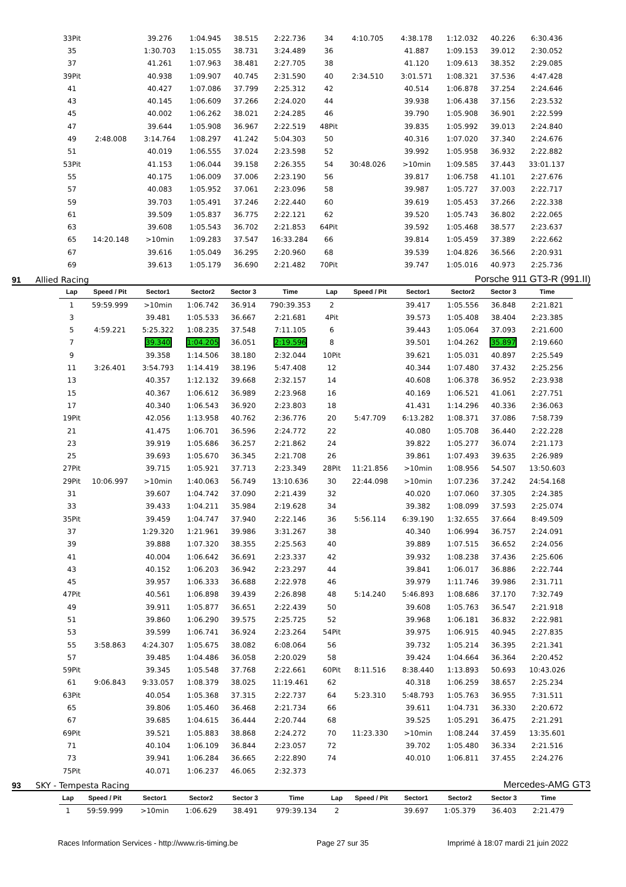| 33Pit | | 39.276 | 1:04.945 | 38.515 | 2:22.736 | 34 | 4:10.705 | 4:38.178 | 1:12.032 | 40.226 | 6:30.436 |
| 35 | | 1:30.703 | 1:15.055 | 38.731 | 3:24.489 | 36 | | 41.887 | 1:09.153 | 39.012 | 2:30.052 |
| 37 | | 41.261 | 1:07.963 | 38.481 | 2:27.705 | 38 | | 41.120 | 1:09.613 | 38.352 | 2:29.085 |
| 39Pit | | 40.938 | 1:09.907 | 40.745 | 2:31.590 | 40 | 2:34.510 | 3:01.571 | 1:08.321 | 37.536 | 4:47.428 |
| 41 | | 40.427 | 1:07.086 | 37.799 | 2:25.312 | 42 | | 40.514 | 1:06.878 | 37.254 | 2:24.646 |
| 43 | | 40.145 | 1:06.609 | 37.266 | 2:24.020 | 44 | | 39.938 | 1:06.438 | 37.156 | 2:23.532 |
| 45 | | 40.002 | 1:06.262 | 38.021 | 2:24.285 | 46 | | 39.790 | 1:05.908 | 36.901 | 2:22.599 |
| 47 | | 39.644 | 1:05.908 | 36.967 | 2:22.519 | 48Pit | | 39.835 | 1:05.992 | 39.013 | 2:24.840 |
| 49 | 2:48.008 | 3:14.764 | 1:08.297 | 41.242 | 5:04.303 | 50 | | 40.316 | 1:07.020 | 37.340 | 2:24.676 |
| 51 | | 40.019 | 1:06.555 | 37.024 | 2:23.598 | 52 | | 39.992 | 1:05.958 | 36.932 | 2:22.882 |
| 53Pit | | 41.153 | 1:06.044 | 39.158 | 2:26.355 | 54 | 30:48.026 | >10min | 1:09.585 | 37.443 | 33:01.137 |
| 55 | | 40.175 | 1:06.009 | 37.006 | 2:23.190 | 56 | | 39.817 | 1:06.758 | 41.101 | 2:27.676 |
| 57 | | 40.083 | 1:05.952 | 37.061 | 2:23.096 | 58 | | 39.987 | 1:05.727 | 37.003 | 2:22.717 |
| 59 | | 39.703 | 1:05.491 | 37.246 | 2:22.440 | 60 | | 39.619 | 1:05.453 | 37.266 | 2:22.338 |
| 61 | | 39.509 | 1:05.837 | 36.775 | 2:22.121 | 62 | | 39.520 | 1:05.743 | 36.802 | 2:22.065 |
| 63 | | 39.608 | 1:05.543 | 36.702 | 2:21.853 | 64Pit | | 39.592 | 1:05.468 | 38.577 | 2:23.637 |
| 65 | 14:20.148 | >10min | 1:09.283 | 37.547 | 16:33.284 | 66 | | 39.814 | 1:05.459 | 37.389 | 2:22.662 |
| 67 | | 39.616 | 1:05.049 | 36.295 | 2:20.960 | 68 | | 39.539 | 1:04.826 | 36.566 | 2:20.931 |
| 69 | | 39.613 | 1:05.179 | 36.690 | 2:21.482 | 70Pit | | 39.747 | 1:05.016 | 40.973 | 2:25.736 |
91 Allied Racing Porsche 911 GT3-R (991.II)
| Lap | Speed / Pit | Sector1 | Sector2 | Sector 3 | Time | Lap | Speed / Pit | Sector1 | Sector2 | Sector 3 | Time |
| --- | --- | --- | --- | --- | --- | --- | --- | --- | --- | --- | --- |
| 1 | 59:59.999 | >10min | 1:06.742 | 36.914 | 790:39.353 | 2 | | 39.417 | 1:05.556 | 36.848 | 2:21.821 |
| 3 | | 39.481 | 1:05.533 | 36.667 | 2:21.681 | 4Pit | | 39.573 | 1:05.408 | 38.404 | 2:23.385 |
| 5 | 4:59.221 | 5:25.322 | 1:08.235 | 37.548 | 7:11.105 | 6 | | 39.443 | 1:05.064 | 37.093 | 2:21.600 |
| 7 | | 39.340 | 1:04.205 | 36.051 | 2:19.596 | 8 | | 39.501 | 1:04.262 | 35.897 | 2:19.660 |
| 9 | | 39.358 | 1:14.506 | 38.180 | 2:32.044 | 10Pit | | 39.621 | 1:05.031 | 40.897 | 2:25.549 |
| 11 | 3:26.401 | 3:54.793 | 1:14.419 | 38.196 | 5:47.408 | 12 | | 40.344 | 1:07.480 | 37.432 | 2:25.256 |
| 13 | | 40.357 | 1:12.132 | 39.668 | 2:32.157 | 14 | | 40.608 | 1:06.378 | 36.952 | 2:23.938 |
| 15 | | 40.367 | 1:06.612 | 36.989 | 2:23.968 | 16 | | 40.169 | 1:06.521 | 41.061 | 2:27.751 |
| 17 | | 40.340 | 1:06.543 | 36.920 | 2:23.803 | 18 | | 41.431 | 1:14.296 | 40.336 | 2:36.063 |
| 19Pit | | 42.056 | 1:13.958 | 40.762 | 2:36.776 | 20 | 5:47.709 | 6:13.282 | 1:08.371 | 37.086 | 7:58.739 |
| 21 | | 41.475 | 1:06.701 | 36.596 | 2:24.772 | 22 | | 40.080 | 1:05.708 | 36.440 | 2:22.228 |
| 23 | | 39.919 | 1:05.686 | 36.257 | 2:21.862 | 24 | | 39.822 | 1:05.277 | 36.074 | 2:21.173 |
| 25 | | 39.693 | 1:05.670 | 36.345 | 2:21.708 | 26 | | 39.861 | 1:07.493 | 39.635 | 2:26.989 |
| 27Pit | | 39.715 | 1:05.921 | 37.713 | 2:23.349 | 28Pit | 11:21.856 | >10min | 1:08.956 | 54.507 | 13:50.603 |
| 29Pit | 10:06.997 | >10min | 1:40.063 | 56.749 | 13:10.636 | 30 | 22:44.098 | >10min | 1:07.236 | 37.242 | 24:54.168 |
| 31 | | 39.607 | 1:04.742 | 37.090 | 2:21.439 | 32 | | 40.020 | 1:07.060 | 37.305 | 2:24.385 |
| 33 | | 39.433 | 1:04.211 | 35.984 | 2:19.628 | 34 | | 39.382 | 1:08.099 | 37.593 | 2:25.074 |
| 35Pit | | 39.459 | 1:04.747 | 37.940 | 2:22.146 | 36 | 5:56.114 | 6:39.190 | 1:32.655 | 37.664 | 8:49.509 |
| 37 | | 1:29.320 | 1:21.961 | 39.986 | 3:31.267 | 38 | | 40.340 | 1:06.994 | 36.757 | 2:24.091 |
| 39 | | 39.888 | 1:07.320 | 38.355 | 2:25.563 | 40 | | 39.889 | 1:07.515 | 36.652 | 2:24.056 |
| 41 | | 40.004 | 1:06.642 | 36.691 | 2:23.337 | 42 | | 39.932 | 1:08.238 | 37.436 | 2:25.606 |
| 43 | | 40.152 | 1:06.203 | 36.942 | 2:23.297 | 44 | | 39.841 | 1:06.017 | 36.886 | 2:22.744 |
| 45 | | 39.957 | 1:06.333 | 36.688 | 2:22.978 | 46 | | 39.979 | 1:11.746 | 39.986 | 2:31.711 |
| 47Pit | | 40.561 | 1:06.898 | 39.439 | 2:26.898 | 48 | 5:14.240 | 5:46.893 | 1:08.686 | 37.170 | 7:32.749 |
| 49 | | 39.911 | 1:05.877 | 36.651 | 2:22.439 | 50 | | 39.608 | 1:05.763 | 36.547 | 2:21.918 |
| 51 | | 39.860 | 1:06.290 | 39.575 | 2:25.725 | 52 | | 39.968 | 1:06.181 | 36.832 | 2:22.981 |
| 53 | | 39.599 | 1:06.741 | 36.924 | 2:23.264 | 54Pit | | 39.975 | 1:06.915 | 40.945 | 2:27.835 |
| 55 | 3:58.863 | 4:24.307 | 1:05.675 | 38.082 | 6:08.064 | 56 | | 39.732 | 1:05.214 | 36.395 | 2:21.341 |
| 57 | | 39.485 | 1:04.486 | 36.058 | 2:20.029 | 58 | | 39.424 | 1:04.664 | 36.364 | 2:20.452 |
| 59Pit | | 39.345 | 1:05.548 | 37.768 | 2:22.661 | 60Pit | 8:11.516 | 8:38.440 | 1:13.893 | 50.693 | 10:43.026 |
| 61 | 9:06.843 | 9:33.057 | 1:08.379 | 38.025 | 11:19.461 | 62 | | 40.318 | 1:06.259 | 38.657 | 2:25.234 |
| 63Pit | | 40.054 | 1:05.368 | 37.315 | 2:22.737 | 64 | 5:23.310 | 5:48.793 | 1:05.763 | 36.955 | 7:31.511 |
| 65 | | 39.806 | 1:05.460 | 36.468 | 2:21.734 | 66 | | 39.611 | 1:04.731 | 36.330 | 2:20.672 |
| 67 | | 39.685 | 1:04.615 | 36.444 | 2:20.744 | 68 | | 39.525 | 1:05.291 | 36.475 | 2:21.291 |
| 69Pit | | 39.521 | 1:05.883 | 38.868 | 2:24.272 | 70 | 11:23.330 | >10min | 1:08.244 | 37.459 | 13:35.601 |
| 71 | | 40.104 | 1:06.109 | 36.844 | 2:23.057 | 72 | | 39.702 | 1:05.480 | 36.334 | 2:21.516 |
| 73 | | 39.941 | 1:06.284 | 36.665 | 2:22.890 | 74 | | 40.010 | 1:06.811 | 37.455 | 2:24.276 |
| 75Pit | | 40.071 | 1:06.237 | 46.065 | 2:32.373 | | | | | | |
93 SKY - Tempesta Racing Mercedes-AMG GT3
| Lap | Speed / Pit | Sector1 | Sector2 | Sector 3 | Time | Lap | Speed / Pit | Sector1 | Sector2 | Sector 3 | Time |
| --- | --- | --- | --- | --- | --- | --- | --- | --- | --- | --- | --- |
| 1 | 59:59.999 | >10min | 1:06.629 | 38.491 | 979:39.134 | 2 | | 39.697 | 1:05.379 | 36.403 | 2:21.479 |
Races Information Services - http://www.ris-timing.be Page 27 sur 35 Imprimé à 18:07 mardi 21 juin 2022